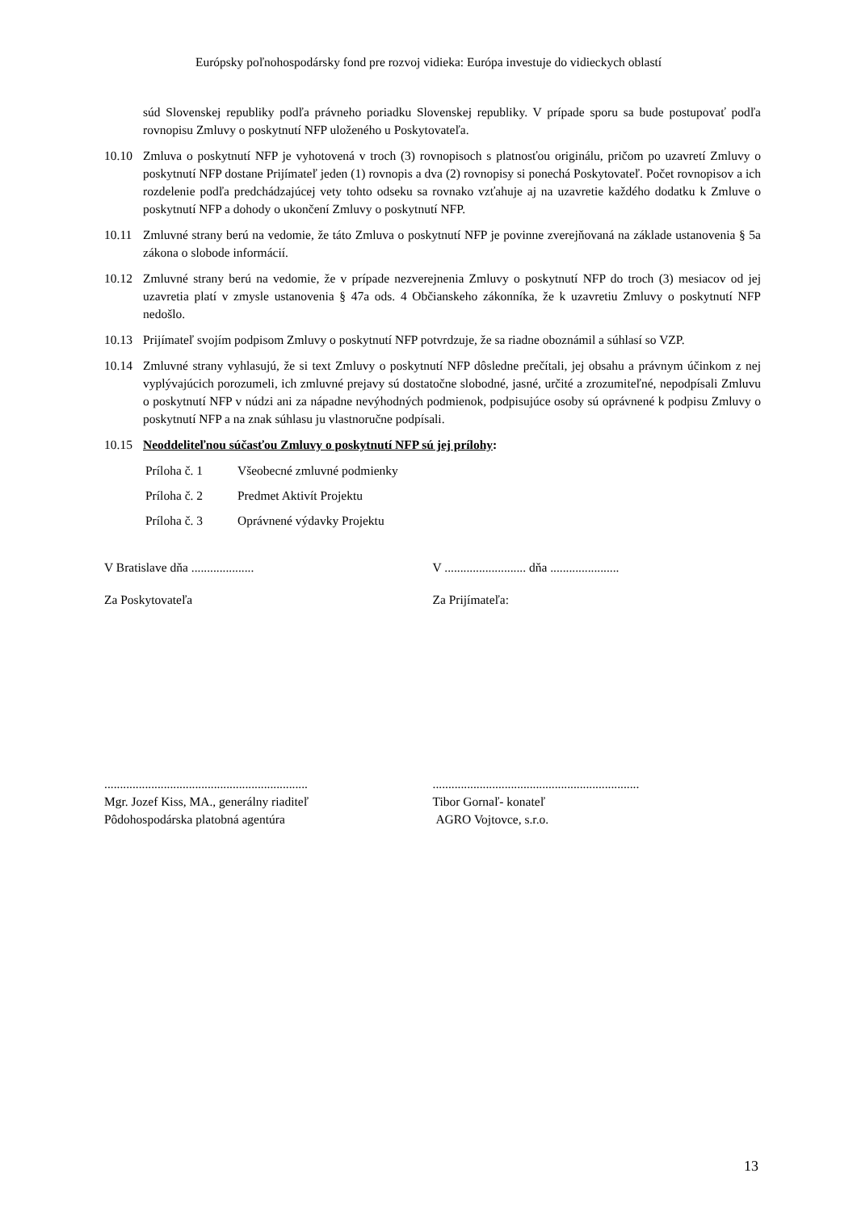Európsky poľnohospodársky fond pre rozvoj vidieka: Európa investuje do vidieckych oblastí
súd Slovenskej republiky podľa právneho poriadku Slovenskej republiky. V prípade sporu sa bude postupovať podľa rovnopisu Zmluvy o poskytnutí NFP uloženého u Poskytovateľa.
10.10 Zmluva o poskytnutí NFP je vyhotovená v troch (3) rovnopisoch s platnosťou originálu, pričom po uzavretí Zmluvy o poskytnutí NFP dostane Prijímateľ jeden (1) rovnopis a dva (2) rovnopisy si ponechá Poskytovateľ. Počet rovnopisov a ich rozdelenie podľa predchádzajúcej vety tohto odseku sa rovnako vzťahuje aj na uzavretie každého dodatku k Zmluve o poskytnutí NFP a dohody o ukončení Zmluvy o poskytnutí NFP.
10.11 Zmluvné strany berú na vedomie, že táto Zmluva o poskytnutí NFP je povinne zverejňovaná na základe ustanovenia § 5a zákona o slobode informácií.
10.12 Zmluvné strany berú na vedomie, že v prípade nezverejnenia Zmluvy o poskytnutí NFP do troch (3) mesiacov od jej uzavretia platí v zmysle ustanovenia § 47a ods. 4 Občianskeho zákonníka, že k uzavretiu Zmluvy o poskytnutí NFP nedošlo.
10.13 Prijímateľ svojím podpisom Zmluvy o poskytnutí NFP potvrdzuje, že sa riadne oboznámil a súhlasí so VZP.
10.14 Zmluvné strany vyhlasujú, že si text Zmluvy o poskytnutí NFP dôsledne prečítali, jej obsahu a právnym účinkom z nej vyplývajúcich porozumeli, ich zmluvné prejavy sú dostatočne slobodné, jasné, určité a zrozumiteľné, nepodpísali Zmluvu o poskytnutí NFP v núdzi ani za nápadne nevýhodných podmienok, podpisujúce osoby sú oprávnené k podpisu Zmluvy o poskytnutí NFP a na znak súhlasu ju vlastnoručne podpísali.
10.15 Neoddeliteľnou súčasťou Zmluvy o poskytnutí NFP sú jej prílohy:
Príloha č. 1 Všeobecné zmluvné podmienky
Príloha č. 2 Predmet Aktivít Projektu
Príloha č. 3 Oprávnené výdavky Projektu
V Bratislave dňa .................... V .......................... dňa ......................
Za Poskytovateľa Za Prijímateľa:
.................................................................
Mgr. Jozef Kiss, MA., generálny riaditeľ
Pôdohospodárska platobná agentúra
..................................................................
Tibor Gornaľ- konateľ
AGRO Vojtovce, s.r.o.
13